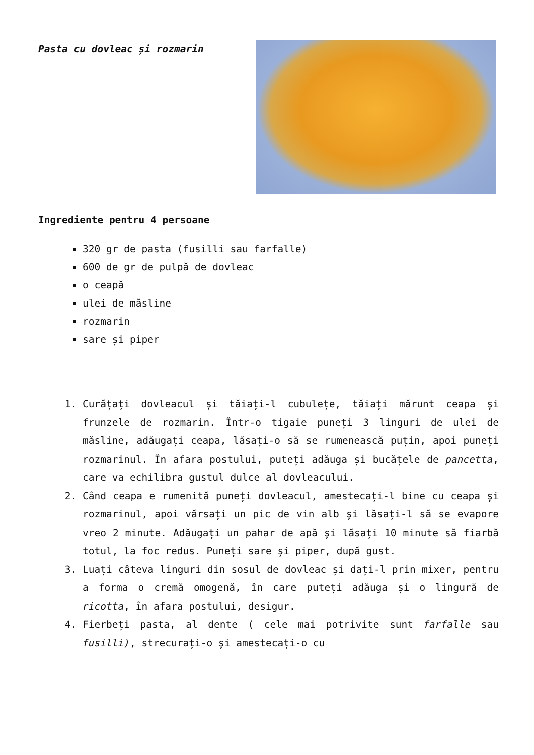Pasta cu dovleac și rozmarin
Ingrediente pentru 4 persoane
320 gr de pasta (fusilli sau farfalle)
600 de gr de pulpă de dovleac
o ceapă
ulei de măsline
rozmarin
sare și piper
1. Curățați dovleacul și tăiați-l cubulețe, tăiați mărunt ceapa și frunzele de rozmarin. Într-o tigaie puneți 3 linguri de ulei de măsline, adăugați ceapa, lăsați-o să se rumenească puțin, apoi puneți rozmarinul. În afara postului, puteți adăuga și bucățele de pancetta, care va echilibra gustul dulce al dovleacului.
2. Când ceapa e rumenită puneți dovleacul, amestecați-l bine cu ceapa și rozmarinul, apoi vărsați un pic de vin alb și lăsați-l să se evapore vreo 2 minute. Adăugați un pahar de apă și lăsați 10 minute să fiarbă totul, la foc redus. Puneți sare și piper, după gust.
3. Luați câteva linguri din sosul de dovleac și dați-l prin mixer, pentru a forma o cremă omogenă, în care puteți adăuga și o lingură de ricotta, în afara postului, desigur.
4. Fierbeți pasta, al dente ( cele mai potrivite sunt farfalle sau fusilli), strecurați-o și amestecați-o cu